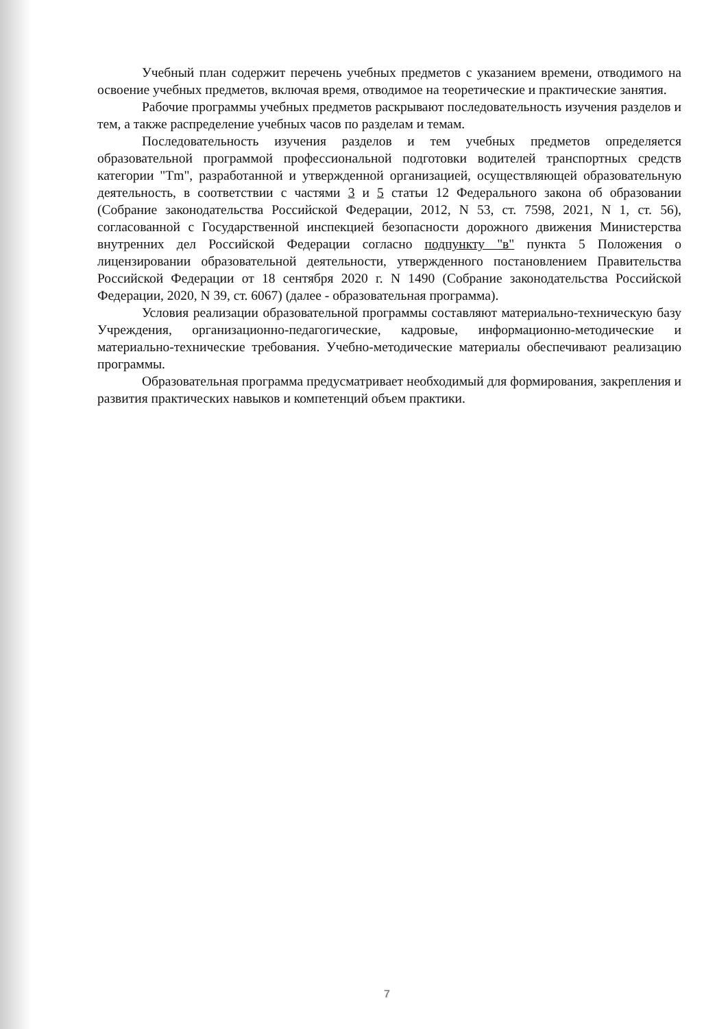Учебный план содержит перечень учебных предметов с указанием времени, отводимого на освоение учебных предметов, включая время, отводимое на теоретические и практические занятия.
Рабочие программы учебных предметов раскрывают последовательность изучения разделов и тем, а также распределение учебных часов по разделам и темам.
Последовательность изучения разделов и тем учебных предметов определяется образовательной программой профессиональной подготовки водителей транспортных средств категории "Tm", разработанной и утвержденной организацией, осуществляющей образовательную деятельность, в соответствии с частями 3 и 5 статьи 12 Федерального закона об образовании (Собрание законодательства Российской Федерации, 2012, N 53, ст. 7598, 2021, N 1, ст. 56), согласованной с Государственной инспекцией безопасности дорожного движения Министерства внутренних дел Российской Федерации согласно подпункту "в" пункта 5 Положения о лицензировании образовательной деятельности, утвержденного постановлением Правительства Российской Федерации от 18 сентября 2020 г. N 1490 (Собрание законодательства Российской Федерации, 2020, N 39, ст. 6067) (далее - образовательная программа).
Условия реализации образовательной программы составляют материально-техническую базу Учреждения, организационно-педагогические, кадровые, информационно-методические и материально-технические требования. Учебно-методические материалы обеспечивают реализацию программы.
Образовательная программа предусматривает необходимый для формирования, закрепления и развития практических навыков и компетенций объем практики.
7